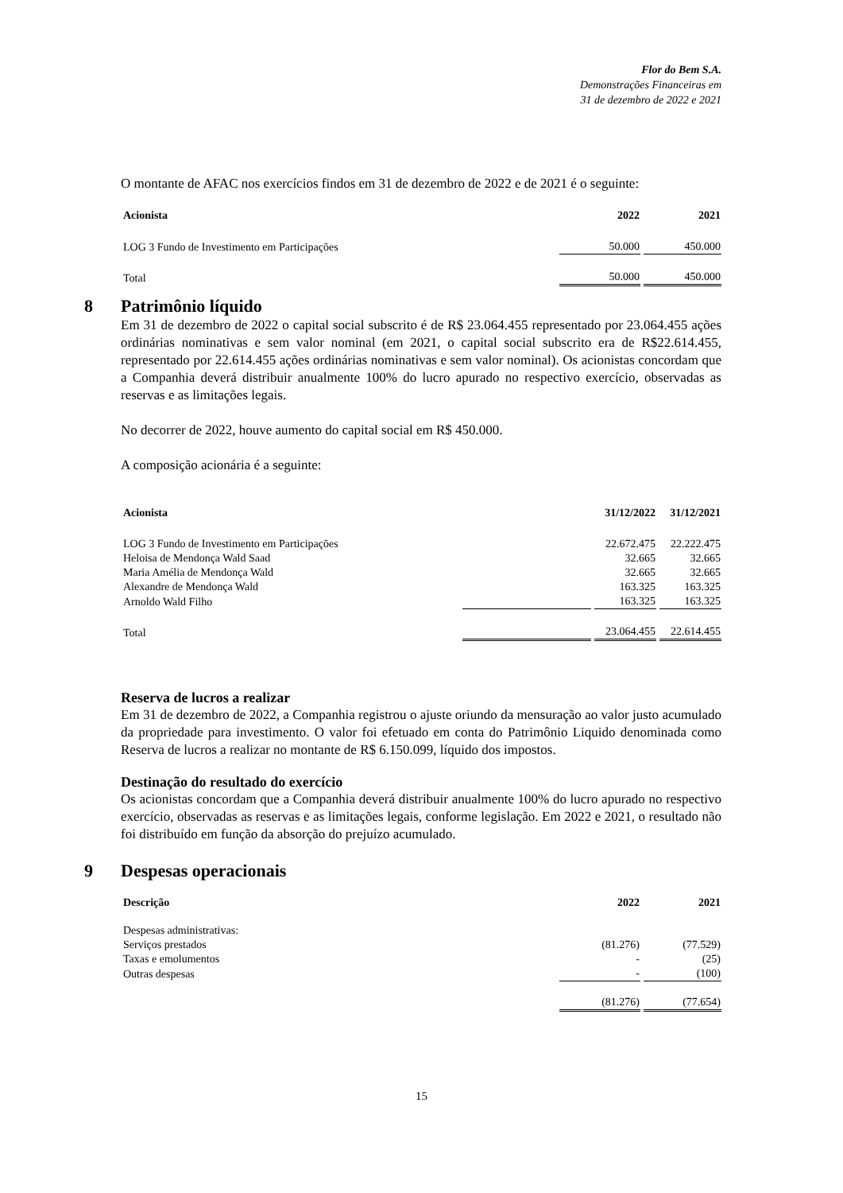Flor do Bem S.A.
Demonstrações Financeiras em
31 de dezembro de 2022 e 2021
O montante de AFAC nos exercícios findos em 31 de dezembro de 2022 e de 2021 é o seguinte:
| Acionista | 2022 | 2021 |
| --- | --- | --- |
| LOG 3 Fundo de Investimento em Participações | 50.000 | 450.000 |
| Total | 50.000 | 450.000 |
8 Patrimônio líquido
Em 31 de dezembro de 2022 o capital social subscrito é de R$ 23.064.455 representado por 23.064.455 ações ordinárias nominativas e sem valor nominal (em 2021, o capital social subscrito era de R$22.614.455, representado por 22.614.455 ações ordinárias nominativas e sem valor nominal). Os acionistas concordam que a Companhia deverá distribuir anualmente 100% do lucro apurado no respectivo exercício, observadas as reservas e as limitações legais.
No decorrer de 2022, houve aumento do capital social em R$ 450.000.
A composição acionária é a seguinte:
| Acionista | | 31/12/2022 | 31/12/2021 |
| --- | --- | --- | --- |
| LOG 3 Fundo de Investimento em Participações | | 22.672.475 | 22.222.475 |
| Heloisa de Mendonça Wald Saad | | 32.665 | 32.665 |
| Maria Amélia de Mendonça Wald | | 32.665 | 32.665 |
| Alexandre de Mendonça Wald | | 163.325 | 163.325 |
| Arnoldo Wald Filho | | 163.325 | 163.325 |
| Total | | 23.064.455 | 22.614.455 |
Reserva de lucros a realizar
Em 31 de dezembro de 2022, a Companhia registrou o ajuste oriundo da mensuração ao valor justo acumulado da propriedade para investimento. O valor foi efetuado em conta do Patrimônio Liquido denominada como Reserva de lucros a realizar no montante de R$ 6.150.099, líquido dos impostos.
Destinação do resultado do exercício
Os acionistas concordam que a Companhia deverá distribuir anualmente 100% do lucro apurado no respectivo exercício, observadas as reservas e as limitações legais, conforme legislação. Em 2022 e 2021, o resultado não foi distribuído em função da absorção do prejuízo acumulado.
9 Despesas operacionais
| Descrição | 2022 | 2021 |
| --- | --- | --- |
| Despesas administrativas: | | |
| Serviços prestados | (81.276) | (77.529) |
| Taxas e emolumentos | - | (25) |
| Outras despesas | - | (100) |
| | (81.276) | (77.654) |
15